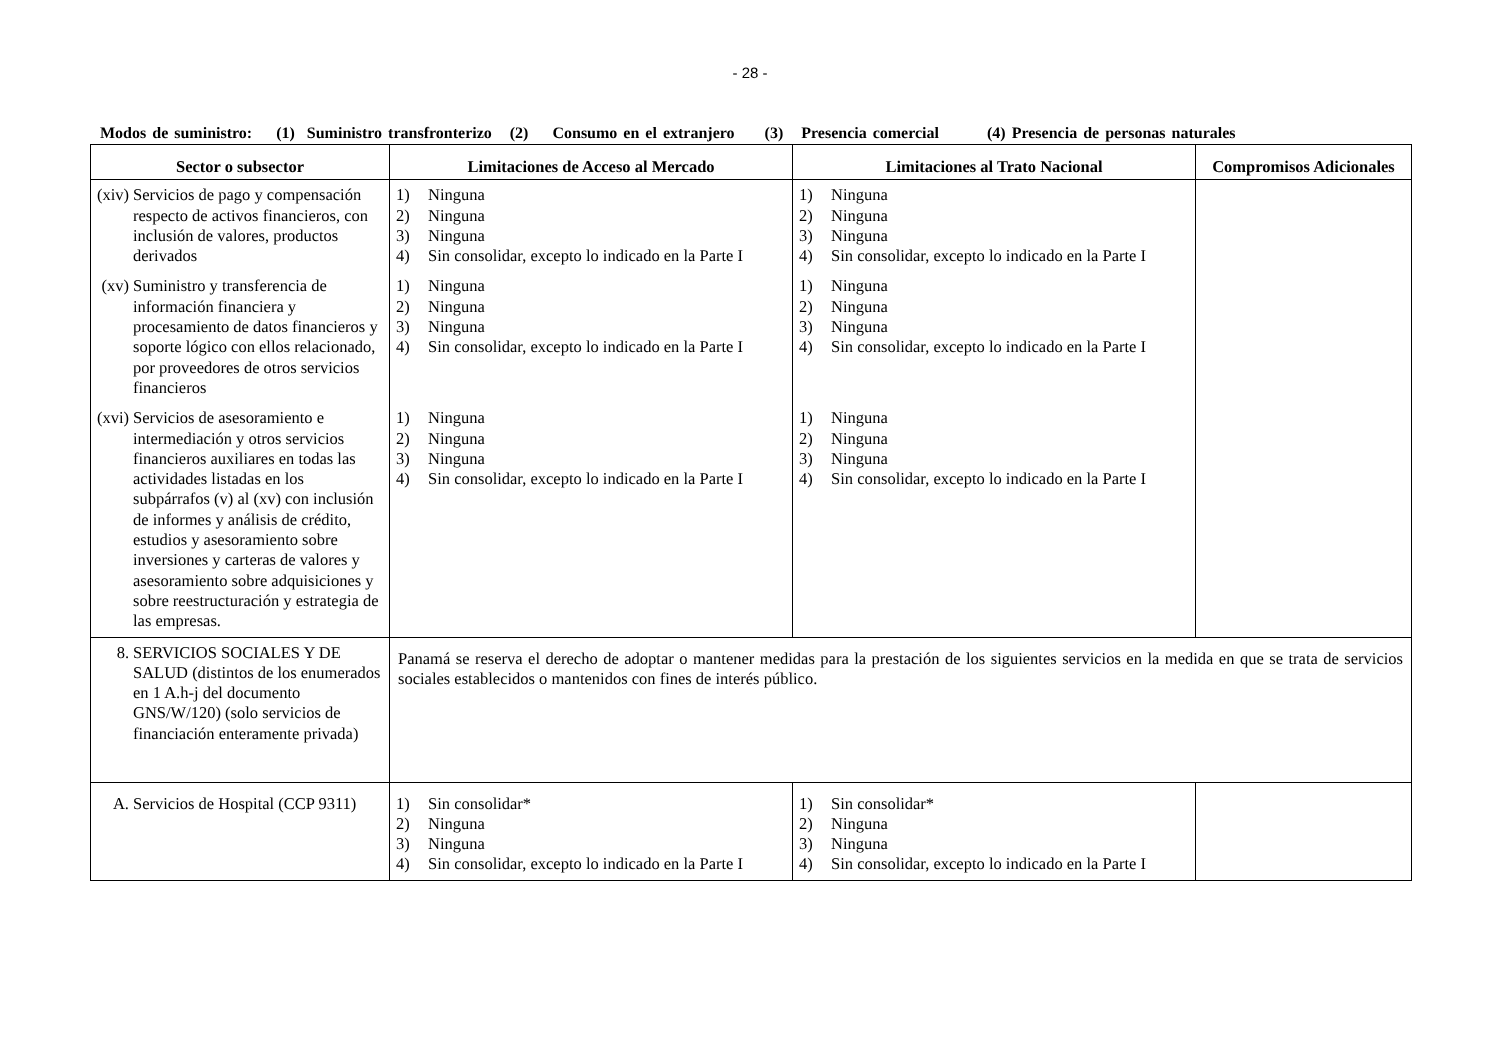- 28 -
Modos de suministro: (1) Suministro transfronterizo (2) Consumo en el extranjero (3) Presencia comercial (4) Presencia de personas naturales
| Sector o subsector | Limitaciones de Acceso al Mercado | Limitaciones al Trato Nacional | Compromisos Adicionales |
| --- | --- | --- | --- |
| (xiv) Servicios de pago y compensación respecto de activos financieros, con inclusión de valores, productos derivados | 1) Ninguna 2) Ninguna 3) Ninguna 4) Sin consolidar, excepto lo indicado en la Parte I | 1) Ninguna 2) Ninguna 3) Ninguna 4) Sin consolidar, excepto lo indicado en la Parte I | |
| (xv) Suministro y transferencia de información financiera y procesamiento de datos financieros y soporte lógico con ellos relacionado, por proveedores de otros servicios financieros | 1) Ninguna 2) Ninguna 3) Ninguna 4) Sin consolidar, excepto lo indicado en la Parte I | 1) Ninguna 2) Ninguna 3) Ninguna 4) Sin consolidar, excepto lo indicado en la Parte I | |
| (xvi) Servicios de asesoramiento e intermediación y otros servicios financieros auxiliares en todas las actividades listadas en los subpárrafos (v) al (xv) con inclusión de informes y análisis de crédito, estudios y asesoramiento sobre inversiones y carteras de valores y asesoramiento sobre adquisiciones y sobre reestructuración y estrategia de las empresas. | 1) Ninguna 2) Ninguna 3) Ninguna 4) Sin consolidar, excepto lo indicado en la Parte I | 1) Ninguna 2) Ninguna 3) Ninguna 4) Sin consolidar, excepto lo indicado en la Parte I | |
| 8. SERVICIOS SOCIALES Y DE SALUD (distintos de los enumerados en 1 A.h-j del documento GNS/W/120) (solo servicios de financiación enteramente privada) | Panamá se reserva el derecho de adoptar o mantener medidas para la prestación de los siguientes servicios en la medida en que se trata de servicios sociales establecidos o mantenidos con fines de interés público. | | |
| A. Servicios de Hospital (CCP 9311) | 1) Sin consolidar* 2) Ninguna 3) Ninguna 4) Sin consolidar, excepto lo indicado en la Parte I | 1) Sin consolidar* 2) Ninguna 3) Ninguna 4) Sin consolidar, excepto lo indicado en la Parte I | |